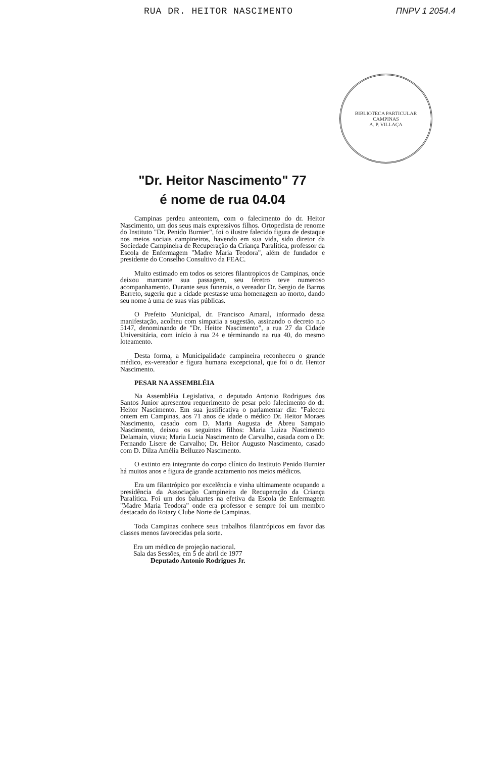RUA DR. HEITOR NASCIMENTO ΠNPV 1 2054.4
BIBLIOTECA PARTICULAR
CAMPINAS
A. P. VILLAÇA
"Dr. Heitor Nascimento" 77
é nome de rua 04.04
Campinas perdeu anteontem, com o falecimento do dr. Heitor Nascimento, um dos seus mais expressivos filhos. Ortopedista de renome do Instituto "Dr. Penido Burnier", foi o ilustre falecido figura de destaque nos meios sociais campineiros, havendo em sua vida, sido diretor da Sociedade Campineira de Recuperação da Criança Paralítica, professor da Escola de Enfermagem "Madre Maria Teodora", além de fundador e presidente do Conselho Consultivo da FEAC.
Muito estimado em todos os setores filantropicos de Campinas, onde deixou marcante sua passagem, seu féretro teve numeroso acompanhamento. Durante seus funerais, o vereador Dr. Sergio de Barros Barreto, sugeriu que a cidade prestasse uma homenagem ao morto, dando seu nome à uma de suas vias públicas.
O Prefeito Municipal, dr. Francisco Amaral, informado dessa manifestação, acolheu com simpatia a sugestão, assinando o decreto n.o 5147, denominando de "Dr. Heitor Nascimento", a rua 27 da Cidade Universitária, com início à rua 24 e términando na rua 40, do mesmo loteamento.
Desta forma, a Municipalidade campineira reconheceu o grande médico, ex-vereador e figura humana excepcional, que foi o dr. Hentor Nascimento.
PESAR NA ASSEMBLÉIA
Na Assembléia Legislativa, o deputado Antonio Rodrigues dos Santos Junior apresentou requerimento de pesar pelo falecimento do dr. Heitor Nascimento. Em sua justificativa o parlamentar diz: "Faleceu ontem em Campinas, aos 71 anos de idade o médico Dr. Heitor Moraes Nascimento, casado com D. Maria Augusta de Abreu Sampaio Nascimento, deixou os seguintes filhos: Maria Luiza Nascimento Delamain, viuva; Maria Lucia Nascimento de Carvalho, casada com o Dr. Fernando Lisere de Carvalho; Dr. Heitor Augusto Nascimento, casado com D. Dilza Amélia Belluzzo Nascimento.
O extinto era integrante do corpo clínico do Instituto Penido Burnier há muitos anos e figura de grande acatamento nos meios médicos.
Era um filantrópico por excelência e vinha ultimamente ocupando a presidência da Associação Campineira de Recuperação da Criança Paralítica. Foi um dos baluartes na efetiva da Escola de Enfermagem "Madre Maria Teodora" onde era professor e sempre foi um membro destacado do Rotary Clube Norte de Campinas.
Toda Campinas conhece seus trabalhos filantrópicos em favor das classes menos favorecidas pela sorte.
Era um médico de projeção nacional.
Sala das Sessões, em 5 de abril de 1977
Deputado Antonio Rodrigues Jr.